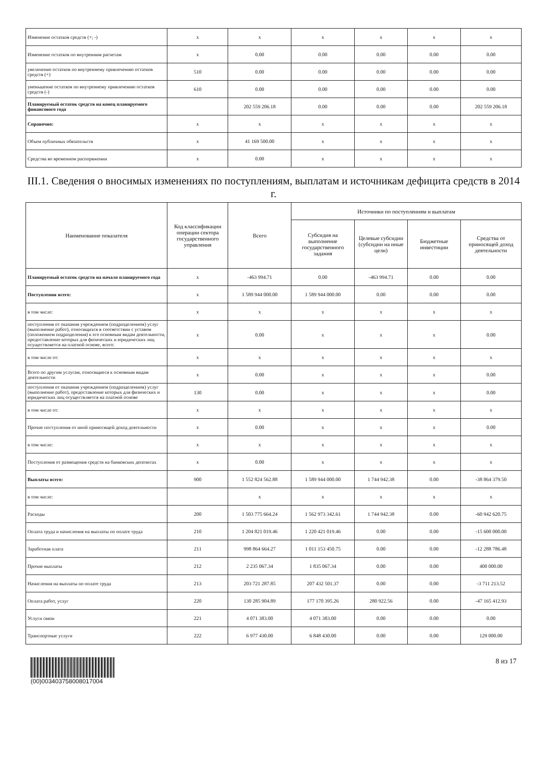| Изменение остатков средств (+; -) | x | x | x | x | x | x |
| Изменение остатков по внутренним расчетам | x | 0.00 | 0.00 | 0.00 | 0.00 | 0.00 |
| увеличение остатков по внутреннему привлечению остатков средств (+) | 510 | 0.00 | 0.00 | 0.00 | 0.00 | 0.00 |
| уменьшение остатков по внутреннему привлечению остатков средств (-) | 610 | 0.00 | 0.00 | 0.00 | 0.00 | 0.00 |
| Планируемый остаток средств на конец планируемого финансового года | | 202 559 206.18 | 0.00 | 0.00 | 0.00 | 202 559 206.18 |
| Справочно: | x | x | x | x | x | x |
| Объем публичных обязательств | x | 41 169 500.00 | x | x | x | x |
| Средства во временном распоряжении | x | 0.00 | x | x | x | x |
III.1. Сведения о вносимых изменениях по поступлениям, выплатам и источникам дефицита средств в 2014 г.
| Наименование показателя | Код классификации операции сектора государственного управления | Всего | Источники по поступлениям и выплатам | | | |
| --- | --- | --- | --- | --- | --- | --- |
| | | | Субсидия на выполнение государственного задания | Целевые субсидии (субсидии на иные цели) | Бюджетные инвестиции | Средства от приносящей доход деятельности |
| Планируемый остаток средств на начало планируемого года | x | -463 994.71 | 0.00 | -463 994.71 | 0.00 | 0.00 |
| Поступления всего: | x | 1 589 944 000.00 | 1 589 944 000.00 | 0.00 | 0.00 | 0.00 |
| в том числе: | x | x | x | x | x | x |
| поступления от оказания учреждением (подразделением) услуг (выполнение работ), относящихся в соответствии с уставом (положением подразделения) к его основным видам деятельности, предоставление которых для физических и юридических лиц осуществляется на платной основе, всего: | x | 0.00 | x | x | x | 0.00 |
| в том числе от: | x | x | x | x | x | x |
| Всего по другим услугам, относящиеся к основным видам деятельности | x | 0.00 | x | x | x | 0.00 |
| поступления от оказания учреждением (подразделением) услуг (выполнение работ), предоставление которых для физических и юридических лиц осуществляется на платной основе | 130 | 0.00 | x | x | x | 0.00 |
| в том числе от: | x | x | x | x | x | x |
| Прочие поступления от иной приносящей доход деятельности | x | 0.00 | x | x | x | 0.00 |
| в том числе: | x | x | x | x | x | x |
| Поступления от размещения средств на банковских депозитах | x | 0.00 | x | x | x | x |
| Выплаты всего: | 900 | 1 552 824 562.88 | 1 589 944 000.00 | 1 744 942.38 | 0.00 | -38 864 379.50 |
| в том числе: | | x | x | x | x | x |
| Расходы | 200 | 1 503 775 664.24 | 1 562 973 342.61 | 1 744 942.38 | 0.00 | -60 942 620.75 |
| Оплата труда и начисления на выплаты по оплате труда | 210 | 1 204 821 019.46 | 1 220 421 019.46 | 0.00 | 0.00 | -15 600 000.00 |
| Заработная плата | 211 | 998 864 664.27 | 1 011 153 450.75 | 0.00 | 0.00 | -12 288 786.48 |
| Прочие выплаты | 212 | 2 235 067.34 | 1 835 067.34 | 0.00 | 0.00 | 400 000.00 |
| Начисления на выплаты по оплате труда | 213 | 203 721 287.85 | 207 432 501.37 | 0.00 | 0.00 | -3 711 213.52 |
| Оплата работ, услуг | 220 | 130 285 904.89 | 177 170 395.26 | 280 922.56 | 0.00 | -47 165 412.93 |
| Услуги связи | 221 | 4 071 383.00 | 4 071 383.00 | 0.00 | 0.00 | 0.00 |
| Транспортные услуги | 222 | 6 977 430.00 | 6 848 430.00 | 0.00 | 0.00 | 129 000.00 |
(00)003403758008017004
8 из 17